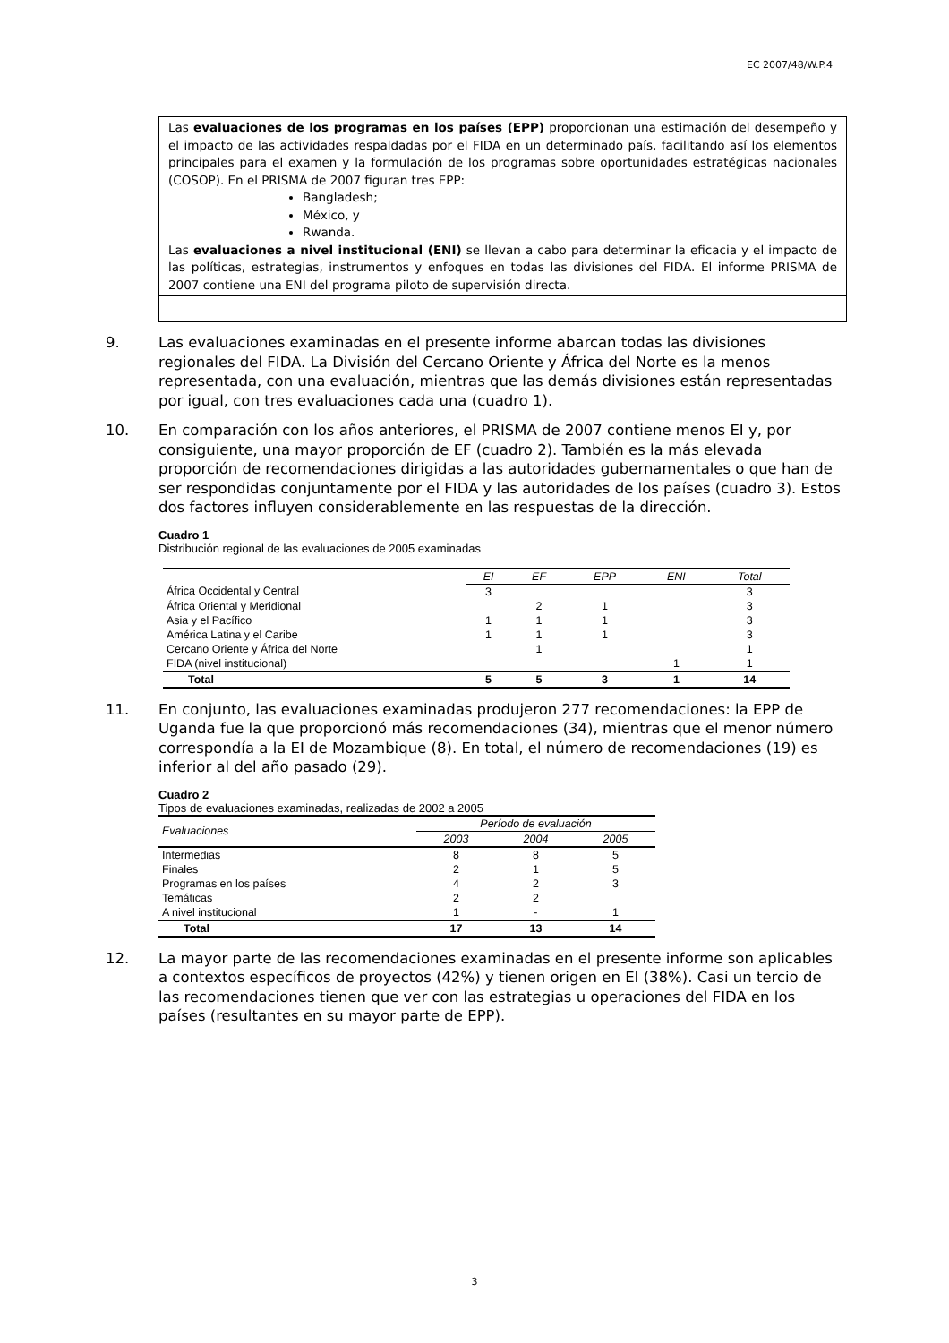EC 2007/48/W.P.4
Las evaluaciones de los programas en los países (EPP) proporcionan una estimación del desempeño y el impacto de las actividades respaldadas por el FIDA en un determinado país, facilitando así los elementos principales para el examen y la formulación de los programas sobre oportunidades estratégicas nacionales (COSOP). En el PRISMA de 2007 figuran tres EPP:
Bangladesh;
México, y
Rwanda.
Las evaluaciones a nivel institucional (ENI) se llevan a cabo para determinar la eficacia y el impacto de las políticas, estrategias, instrumentos y enfoques en todas las divisiones del FIDA. El informe PRISMA de 2007 contiene una ENI del programa piloto de supervisión directa.
9. Las evaluaciones examinadas en el presente informe abarcan todas las divisiones regionales del FIDA. La División del Cercano Oriente y África del Norte es la menos representada, con una evaluación, mientras que las demás divisiones están representadas por igual, con tres evaluaciones cada una (cuadro 1).
10. En comparación con los años anteriores, el PRISMA de 2007 contiene menos EI y, por consiguiente, una mayor proporción de EF (cuadro 2). También es la más elevada proporción de recomendaciones dirigidas a las autoridades gubernamentales o que han de ser respondidas conjuntamente por el FIDA y las autoridades de los países (cuadro 3). Estos dos factores influyen considerablemente en las respuestas de la dirección.
Cuadro 1
Distribución regional de las evaluaciones de 2005 examinadas
| | EI | EF | EPP | ENI | Total |
| --- | --- | --- | --- | --- | --- |
| África Occidental y Central | 3 | | | | 3 |
| África Oriental y Meridional | | 2 | 1 | | 3 |
| Asia y el Pacífico | 1 | 1 | 1 | | 3 |
| América Latina y el Caribe | 1 | 1 | 1 | | 3 |
| Cercano Oriente y África del Norte | | 1 | | | 1 |
| FIDA (nivel institucional) | | | | 1 | 1 |
| Total | 5 | 5 | 3 | 1 | 14 |
11. En conjunto, las evaluaciones examinadas produjeron 277 recomendaciones: la EPP de Uganda fue la que proporcionó más recomendaciones (34), mientras que el menor número correspondía a la EI de Mozambique (8). En total, el número de recomendaciones (19) es inferior al del año pasado (29).
Cuadro 2
Tipos de evaluaciones examinadas, realizadas de 2002 a 2005
| Evaluaciones | Período de evaluación | | |
| --- | --- | --- | --- |
| | 2003 | 2004 | 2005 |
| Intermedias | 8 | 8 | 5 |
| Finales | 2 | 1 | 5 |
| Programas en los países | 4 | 2 | 3 |
| Temáticas | 2 | 2 | |
| A nivel institucional | 1 | - | 1 |
| Total | 17 | 13 | 14 |
12. La mayor parte de las recomendaciones examinadas en el presente informe son aplicables a contextos específicos de proyectos (42%) y tienen origen en EI (38%). Casi un tercio de las recomendaciones tienen que ver con las estrategias u operaciones del FIDA en los países (resultantes en su mayor parte de EPP).
3